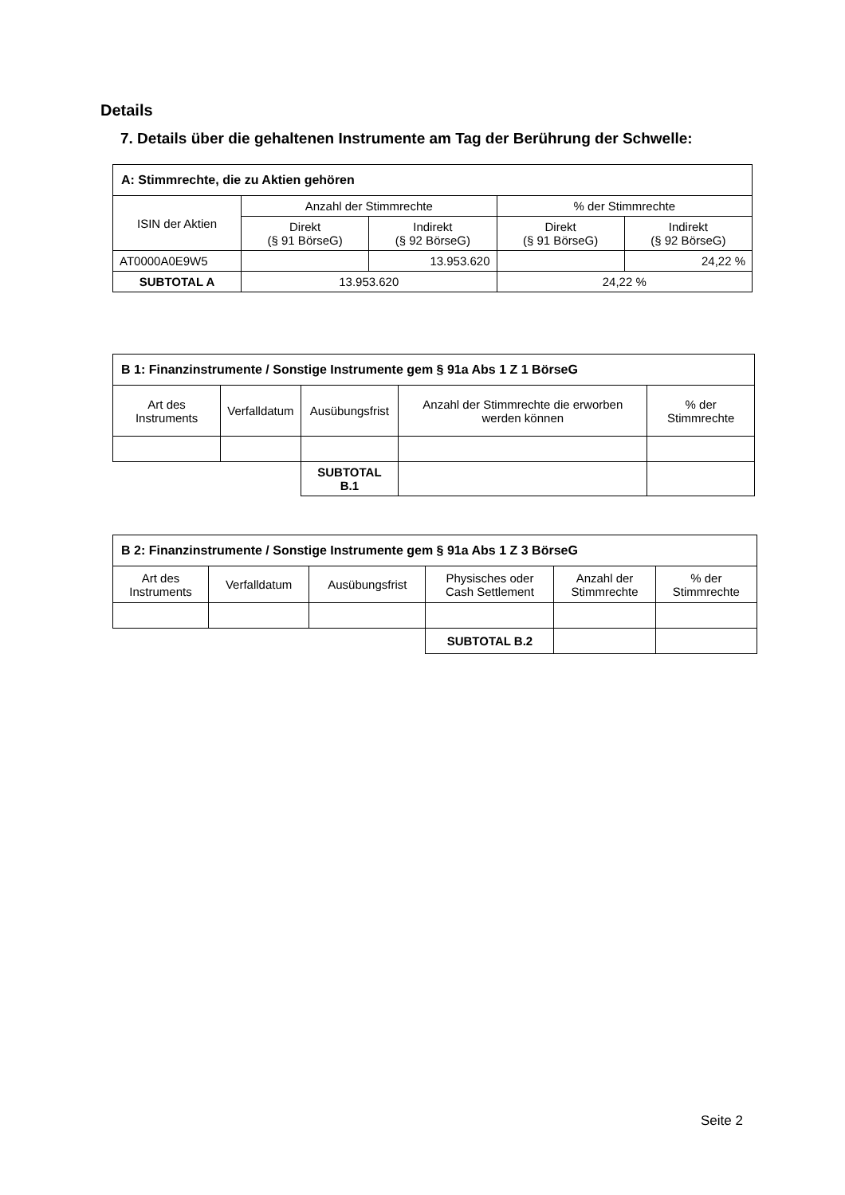Details
7. Details über die gehaltenen Instrumente am Tag der Berührung der Schwelle:
| A: Stimmrechte, die zu Aktien gehören | | | | |
| --- | --- | --- | --- | --- |
| ISIN der Aktien | Anzahl der Stimmrechte | | % der Stimmrechte | |
| | Direkt (§ 91 BörseG) | Indirekt (§ 92 BörseG) | Direkt (§ 91 BörseG) | Indirekt (§ 92 BörseG) |
| AT0000A0E9W5 | | 13.953.620 | | 24,22 % |
| SUBTOTAL A | 13.953.620 | | 24,22 % | |
| B 1: Finanzinstrumente / Sonstige Instrumente gem § 91a Abs 1 Z 1 BörseG | | | | |
| --- | --- | --- | --- | --- |
| Art des Instruments | Verfalldatum | Ausübungsfrist | Anzahl der Stimmrechte die erworben werden können | % der Stimmrechte |
| | | SUBTOTAL B.1 | | |
| B 2: Finanzinstrumente / Sonstige Instrumente gem § 91a Abs 1 Z 3 BörseG | | | | | |
| --- | --- | --- | --- | --- | --- |
| Art des Instruments | Verfalldatum | Ausübungsfrist | Physisches oder Cash Settlement | Anzahl der Stimmrechte | % der Stimmrechte |
| | | | SUBTOTAL B.2 | | |
Seite 2